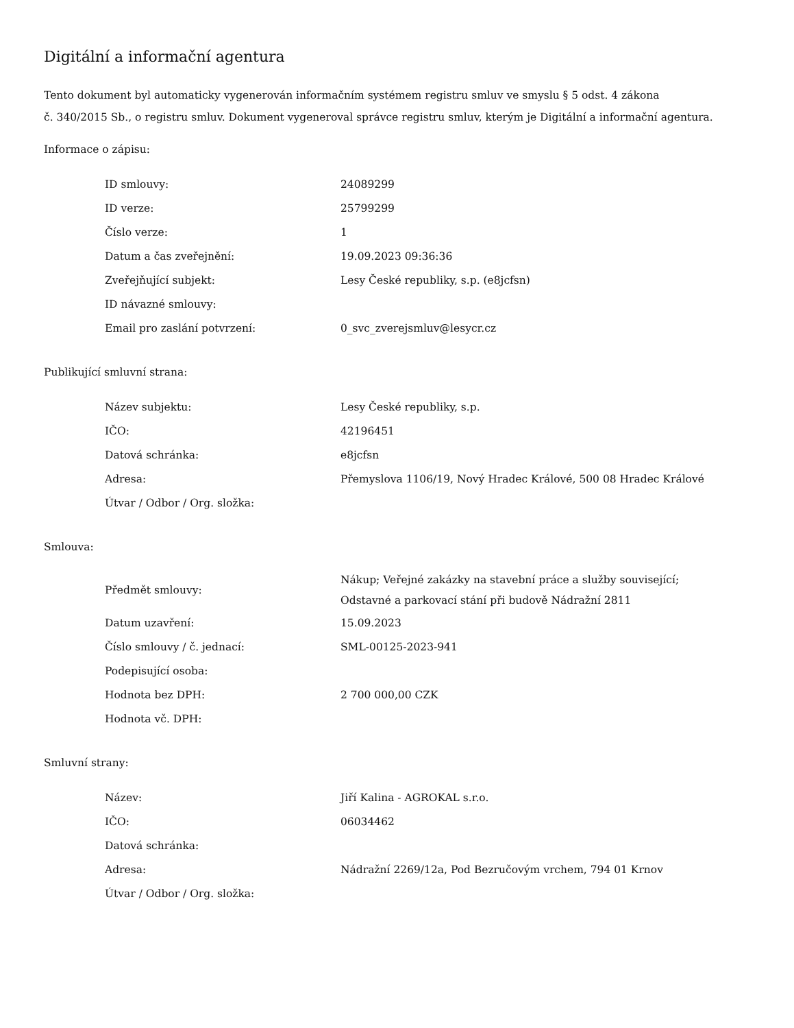Digitální a informační agentura
Tento dokument byl automaticky vygenerován informačním systémem registru smluv ve smyslu § 5 odst. 4 zákona
č. 340/2015 Sb., o registru smluv. Dokument vygeneroval správce registru smluv, kterým je Digitální a informační agentura.
Informace o zápisu:
| ID smlouvy: | 24089299 |
| ID verze: | 25799299 |
| Číslo verze: | 1 |
| Datum a čas zveřejnění: | 19.09.2023 09:36:36 |
| Zveřejňující subjekt: | Lesy České republiky, s.p. (e8jcfsn) |
| ID návazné smlouvy: | |
| Email pro zaslání potvrzení: | 0_svc_zverejsmluv@lesycr.cz |
Publikující smluvní strana:
| Název subjektu: | Lesy České republiky, s.p. |
| IČO: | 42196451 |
| Datová schránka: | e8jcfsn |
| Adresa: | Přemyslova 1106/19, Nový Hradec Králové, 500 08 Hradec Králové |
| Útvar / Odbor / Org. složka: | |
Smlouva:
| Předmět smlouvy: | Nákup; Veřejné zakázky na stavební práce a služby související; Odstavné a parkovací stání při budově Nádražní 2811 |
| Datum uzavření: | 15.09.2023 |
| Číslo smlouvy / č. jednací: | SML-00125-2023-941 |
| Podepisující osoba: | |
| Hodnota bez DPH: | 2 700 000,00 CZK |
| Hodnota vč. DPH: | |
Smluvní strany:
| Název: | Jiří Kalina - AGROKAL s.r.o. |
| IČO: | 06034462 |
| Datová schránka: | |
| Adresa: | Nádražní 2269/12a, Pod Bezručovým vrchem, 794 01 Krnov |
| Útvar / Odbor / Org. složka: | |